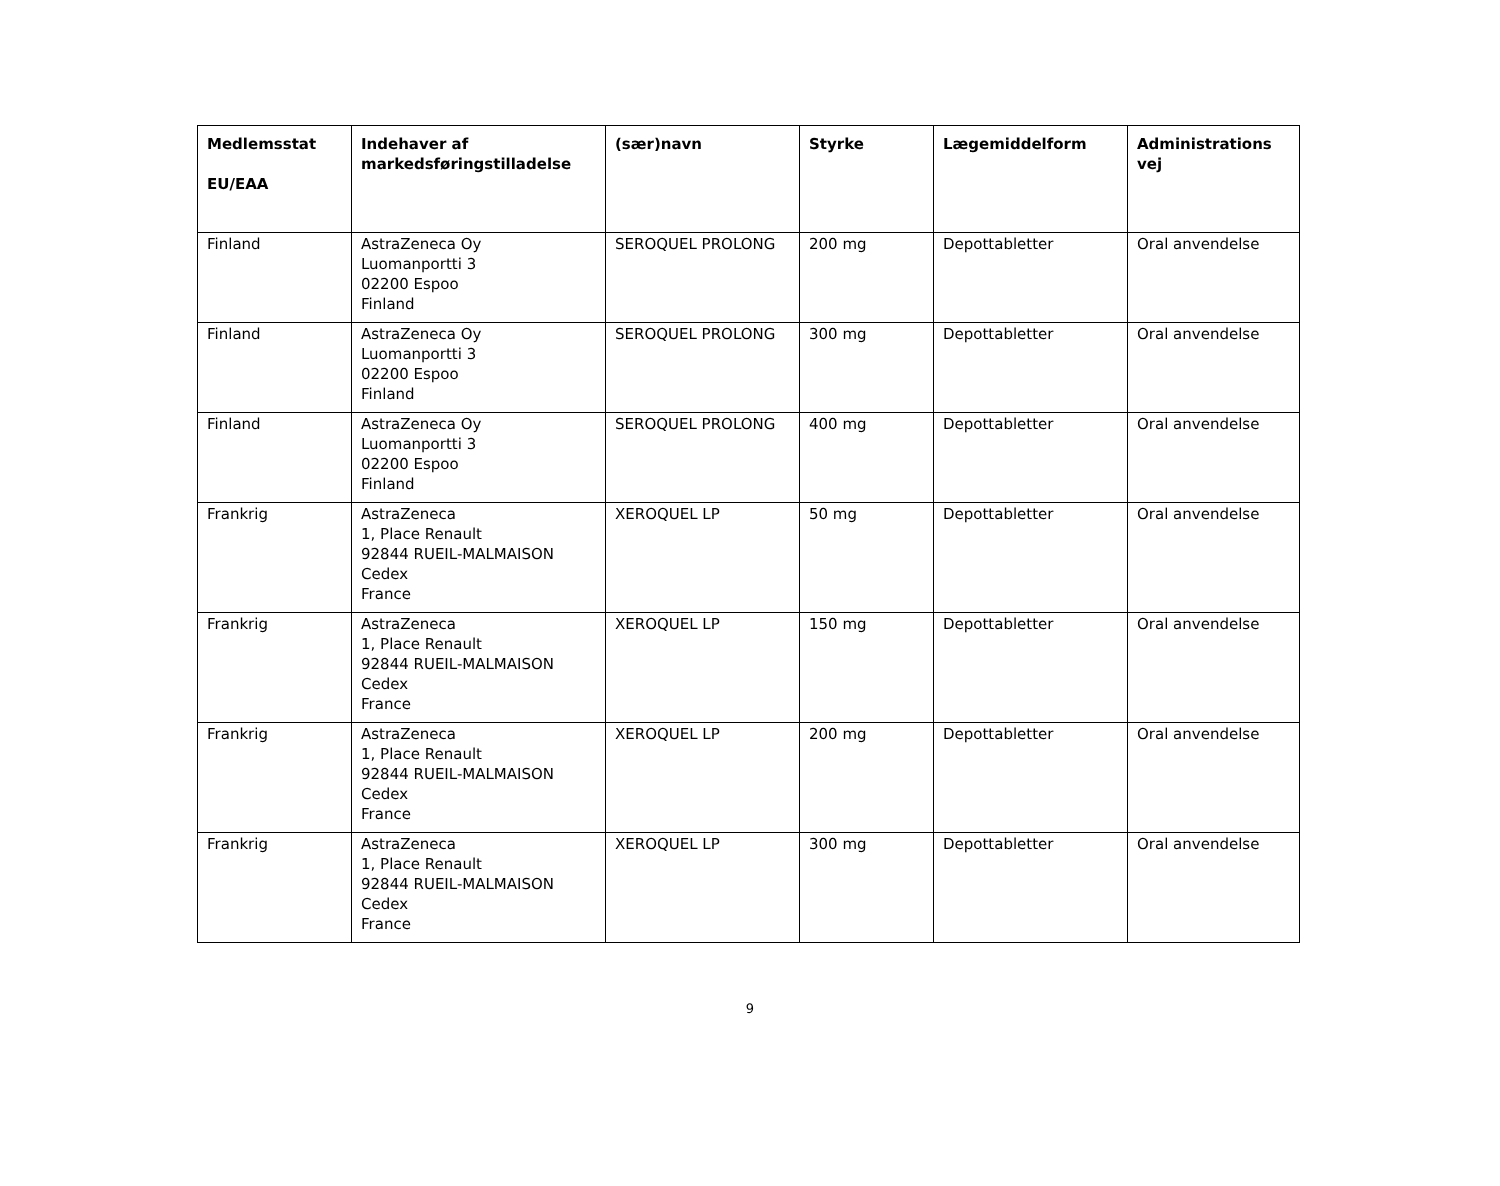| Medlemsstat EU/EAA | Indehaver af markedsføringstilladelse | (sær)navn | Styrke | Lægemiddelform | Administrations vej |
| --- | --- | --- | --- | --- | --- |
| Finland | AstraZeneca Oy Luomanportti 3 02200 Espoo Finland | SEROQUEL PROLONG | 200 mg | Depottabletter | Oral anvendelse |
| Finland | AstraZeneca Oy Luomanportti 3 02200 Espoo Finland | SEROQUEL PROLONG | 300 mg | Depottabletter | Oral anvendelse |
| Finland | AstraZeneca Oy Luomanportti 3 02200 Espoo Finland | SEROQUEL PROLONG | 400 mg | Depottabletter | Oral anvendelse |
| Frankrig | AstraZeneca 1, Place Renault 92844 RUEIL-MALMAISON Cedex France | XEROQUEL LP | 50 mg | Depottabletter | Oral anvendelse |
| Frankrig | AstraZeneca 1, Place Renault 92844 RUEIL-MALMAISON Cedex France | XEROQUEL LP | 150 mg | Depottabletter | Oral anvendelse |
| Frankrig | AstraZeneca 1, Place Renault 92844 RUEIL-MALMAISON Cedex France | XEROQUEL LP | 200 mg | Depottabletter | Oral anvendelse |
| Frankrig | AstraZeneca 1, Place Renault 92844 RUEIL-MALMAISON Cedex France | XEROQUEL LP | 300 mg | Depottabletter | Oral anvendelse |
9